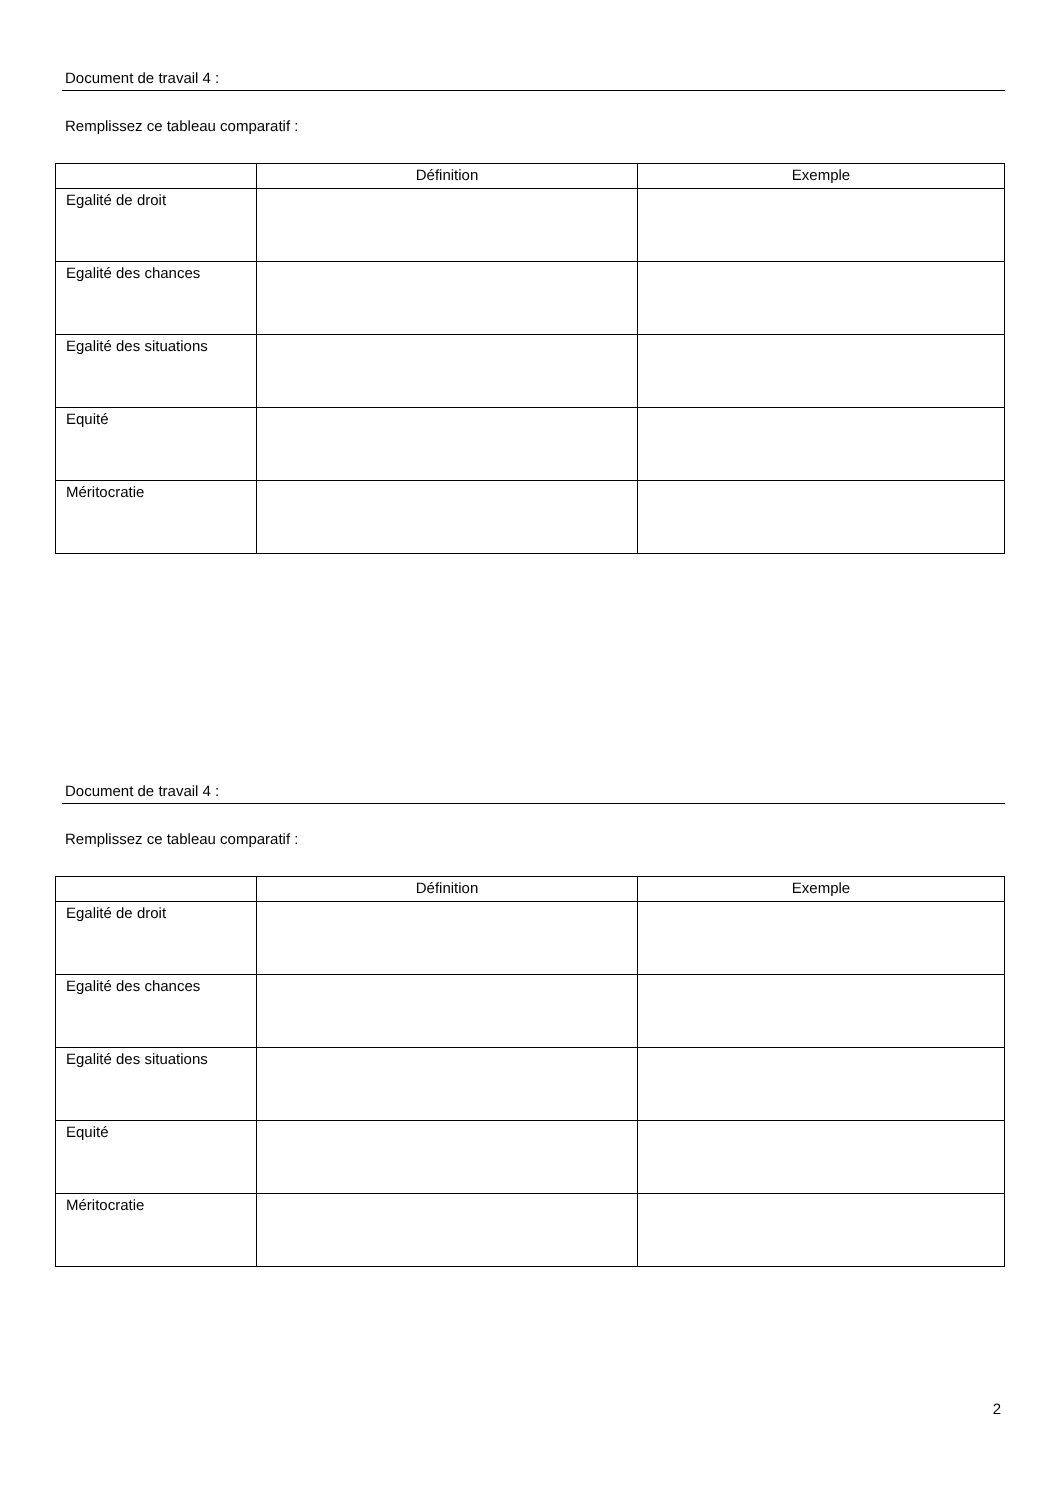Document de travail 4 :
Remplissez ce tableau comparatif :
| | Définition | Exemple |
| --- | --- | --- |
| Egalité de droit | | |
| Egalité des chances | | |
| Egalité des situations | | |
| Equité | | |
| Méritocratie | | |
Document de travail 4 :
Remplissez ce tableau comparatif :
| | Définition | Exemple |
| --- | --- | --- |
| Egalité de droit | | |
| Egalité des chances | | |
| Egalité des situations | | |
| Equité | | |
| Méritocratie | | |
2